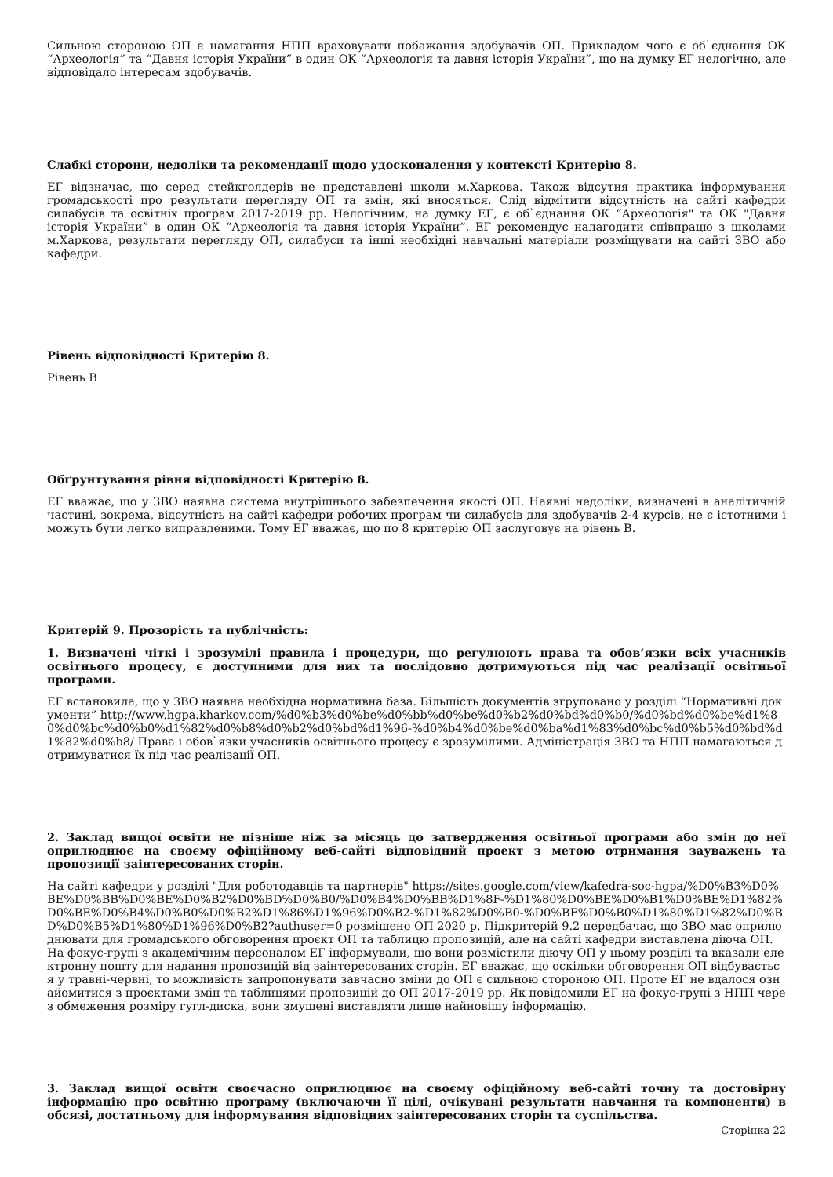Сильною стороною ОП є намагання НПП враховувати побажання здобувачів ОП. Прикладом чого є об`єднання ОК “Археологія” та “Давня історія України” в один ОК “Археологія та давня історія України”, що на думку ЕГ нелогічно, але відповідало інтересам здобувачів.
Слабкі сторони, недоліки та рекомендації щодо удосконалення у контексті Критерію 8.
ЕГ відзначає, що серед стейкголдерів не представлені школи м.Харкова. Також відсутня практика інформування громадськості про результати перегляду ОП та змін, які вносяться. Слід відмітити відсутність на сайті кафедри силабусів та освітніх програм 2017-2019 рр. Нелогічним, на думку ЕГ, є об`єднання ОК “Археологія" та ОК "Давня історія України” в один ОК “Археологія та давня історія України”. ЕГ рекомендує налагодити співпрацю з школами м.Харкова, результати перегляду ОП, силабуси та інші необхідні навчальні матеріали розміщувати на сайті ЗВО або кафедри.
Рівень відповідності Критерію 8.
Рівень B
Обґрунтування рівня відповідності Критерію 8.
ЕГ вважає, що у ЗВО наявна система внутрішнього забезпечення якості ОП. Наявні недоліки, визначені в аналітичній частині, зокрема, відсутність на сайті кафедри робочих програм чи силабусів для здобувачів 2-4 курсів, не є істотними і можуть бути легко виправленими. Тому ЕГ вважає, що по 8 критерію ОП заслуговує на рівень B.
Критерій 9. Прозорість та публічність:
1. Визначені чіткі і зрозумілі правила і процедури, що регулюють права та обов‘язки всіх учасників освітнього процесу, є доступними для них та послідовно дотримуються під час реалізації освітньої програми.
ЕГ встановила, що у ЗВО наявна необхідна нормативна база. Більшість документів згруповано у розділі “Нормативні документи” http://www.hgpa.kharkov.com/%d0%b3%d0%be%d0%bb%d0%be%d0%b2%d0%bd%d0%b0/%d0%bd%d0%be%d1%80%d0%bc%d0%b0%d1%82%d0%b8%d0%b2%d0%bd%d1%96-%d0%b4%d0%be%d0%ba%d1%83%d0%bc%d0%b5%d0%bd%d1%82%d0%b8/ Права і обов`язки учасників освітнього процесу є зрозумілими. Адміністрація ЗВО та НПП намагаються дотримуватися їх під час реалізації ОП.
2. Заклад вищої освіти не пізніше ніж за місяць до затвердження освітньої програми або змін до неї оприлюднює на своєму офіційному веб-сайті відповідний проект з метою отримання зауважень та пропозиції заінтересованих сторін.
На сайті кафедри у розділі "Для роботодавців та партнерів" https://sites.google.com/view/kafedra-soc-hgpa/%D0%B3%D0%BE%D0%BB%D0%BE%D0%B2%D0%BD%D0%B0/%D0%B4%D0%BB%D1%8F-%D1%80%D0%BE%D0%B1%D0%BE%D1%82%D0%BE%D0%B4%D0%B0%D0%B2%D1%86%D1%96%D0%B2-%D1%82%D0%B0-%D0%BF%D0%B0%D1%80%D1%82%D0%BD%D0%B5%D1%80%D1%96%D0%B2?authuser=0 розмішено ОП 2020 р. Підкритерій 9.2 передбачає, що ЗВО має оприлюднювати для громадського обговорення проєкт ОП та таблицю пропозицій, але на сайті кафедри виставлена діюча ОП. На фокус-групі з академічним персоналом ЕГ інформували, що вони розмістили діючу ОП у цьому розділі та вказали електронну пошту для надання пропозицій від заінтересованих сторін. ЕГ вважає, що оскільки обговорення ОП відбувається у травні-червні, то можливість запропонувати завчасно зміни до ОП є сильною стороною ОП. Проте ЕГ не вдалося ознайомитися з проєктами змін та таблицями пропозицій до ОП 2017-2019 рр. Як повідомили ЕГ на фокус-групі з НПП через обмеження розміру гугл-диска, вони змушені виставляти лише найновішу інформацію.
3. Заклад вищої освіти своєчасно оприлюднює на своєму офіційному веб-сайті точну та достовірну інформацію про освітню програму (включаючи її цілі, очікувані результати навчання та компоненти) в обсязі, достатньому для інформування відповідних заінтересованих сторін та суспільства.
Сторінка 22